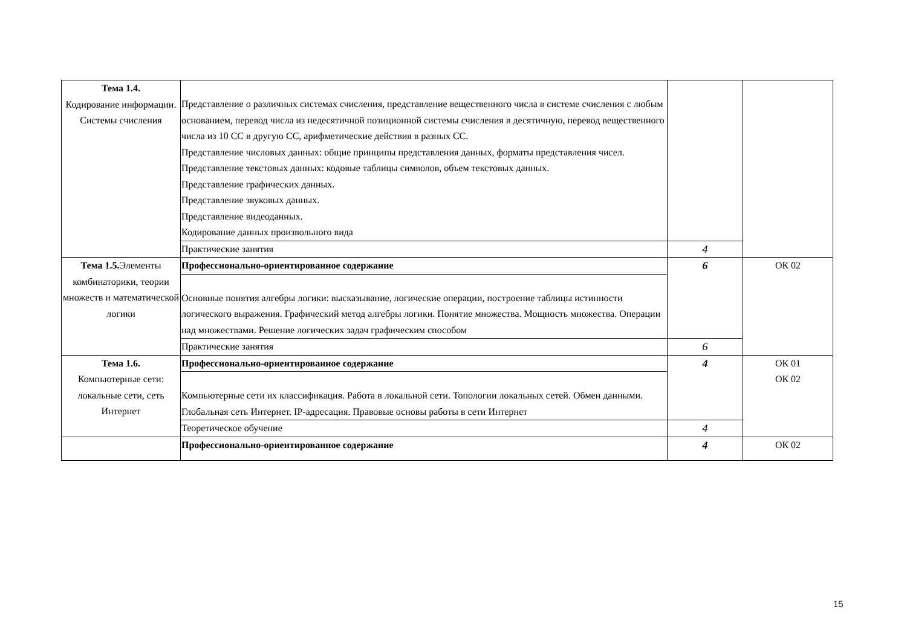| Тема 1.4. Кодирование информации. Системы счисления | Представление о различных системах счисления, представление вещественного числа в системе счисления с любым основанием, перевод числа из недесятичной позиционной системы счисления в десятичную, перевод вещественного числа из 10 СС в другую СС, арифметические действия в разных СС. Представление числовых данных: общие принципы представления данных, форматы представления чисел. Представление текстовых данных: кодовые таблицы символов, объем текстовых данных. Представление графических данных. Представление звуковых данных. Представление видеоданных. Кодирование данных произвольного вида | | |
| | Практические занятия | 4 | |
| Тема 1.5. Элементы комбинаторики, теории множеств и математической логики | Профессионально-ориентированное содержание | 6 | ОК 02 |
| | Основные понятия алгебры логики: высказывание, логические операции, построение таблицы истинности логического выражения. Графический метод алгебры логики. Понятие множества. Мощность множества. Операции над множествами. Решение логических задач графическим способом | | |
| | Практические занятия | 6 | |
| Тема 1.6. Компьютерные сети: локальные сети, сеть Интернет | Профессионально-ориентированное содержание | 4 | ОК 01 ОК 02 |
| | Компьютерные сети их классификация. Работа в локальной сети. Топологии локальных сетей. Обмен данными. Глобальная сеть Интернет. IP-адресация. Правовые основы работы в сети Интернет | | |
| | Теоретическое обучение | 4 | |
| | Профессионально-ориентированное содержание | 4 | ОК 02 |
15